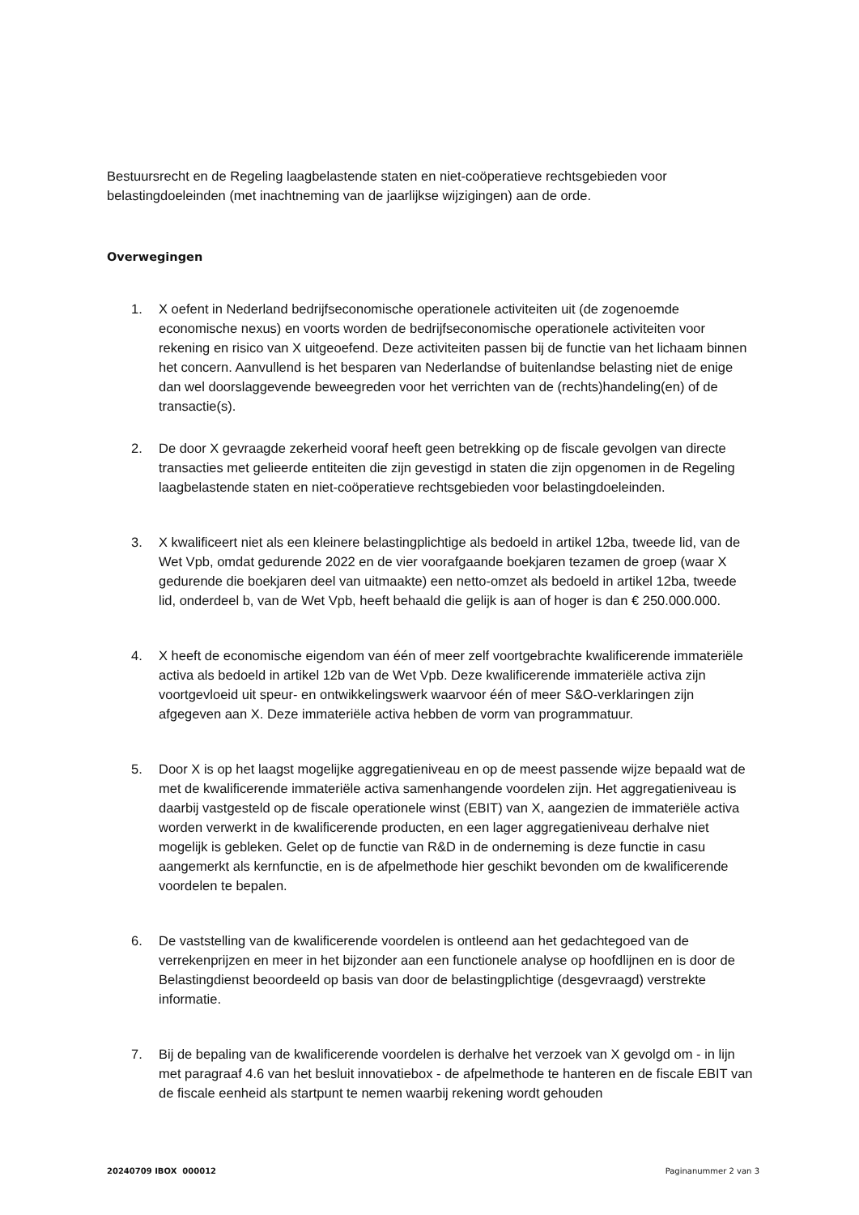Bestuursrecht en de Regeling laagbelastende staten en niet-coöperatieve rechtsgebieden voor belastingdoeleinden (met inachtneming van de jaarlijkse wijzigingen) aan de orde.
Overwegingen
1. X oefent in Nederland bedrijfseconomische operationele activiteiten uit (de zogenoemde economische nexus) en voorts worden de bedrijfseconomische operationele activiteiten voor rekening en risico van X uitgeoefend. Deze activiteiten passen bij de functie van het lichaam binnen het concern. Aanvullend is het besparen van Nederlandse of buitenlandse belasting niet de enige dan wel doorslaggevende beweegreden voor het verrichten van de (rechts)handeling(en) of de transactie(s).
2. De door X gevraagde zekerheid vooraf heeft geen betrekking op de fiscale gevolgen van directe transacties met gelieerde entiteiten die zijn gevestigd in staten die zijn opgenomen in de Regeling laagbelastende staten en niet-coöperatieve rechtsgebieden voor belastingdoeleinden.
3. X kwalificeert niet als een kleinere belastingplichtige als bedoeld in artikel 12ba, tweede lid, van de Wet Vpb, omdat gedurende 2022 en de vier voorafgaande boekjaren tezamen de groep (waar X gedurende die boekjaren deel van uitmaakte) een netto-omzet als bedoeld in artikel 12ba, tweede lid, onderdeel b, van de Wet Vpb, heeft behaald die gelijk is aan of hoger is dan € 250.000.000.
4. X heeft de economische eigendom van één of meer zelf voortgebrachte kwalificerende immateriële activa als bedoeld in artikel 12b van de Wet Vpb. Deze kwalificerende immateriële activa zijn voortgevloeid uit speur- en ontwikkelingswerk waarvoor één of meer S&O-verklaringen zijn afgegeven aan X. Deze immateriële activa hebben de vorm van programmatuur.
5. Door X is op het laagst mogelijke aggregatieniveau en op de meest passende wijze bepaald wat de met de kwalificerende immateriële activa samenhangende voordelen zijn. Het aggregatieniveau is daarbij vastgesteld op de fiscale operationele winst (EBIT) van X, aangezien de immateriële activa worden verwerkt in de kwalificerende producten, en een lager aggregatieniveau derhalve niet mogelijk is gebleken. Gelet op de functie van R&D in de onderneming is deze functie in casu aangemerkt als kernfunctie, en is de afpelmethode hier geschikt bevonden om de kwalificerende voordelen te bepalen.
6. De vaststelling van de kwalificerende voordelen is ontleend aan het gedachtegoed van de verrekenprijzen en meer in het bijzonder aan een functionele analyse op hoofdlijnen en is door de Belastingdienst beoordeeld op basis van door de belastingplichtige (desgevraagd) verstrekte informatie.
7. Bij de bepaling van de kwalificerende voordelen is derhalve het verzoek van X gevolgd om - in lijn met paragraaf 4.6 van het besluit innovatiebox - de afpelmethode te hanteren en de fiscale EBIT van de fiscale eenheid als startpunt te nemen waarbij rekening wordt gehouden
20240709 IBOX 000012 Paginanummer 2 van 3